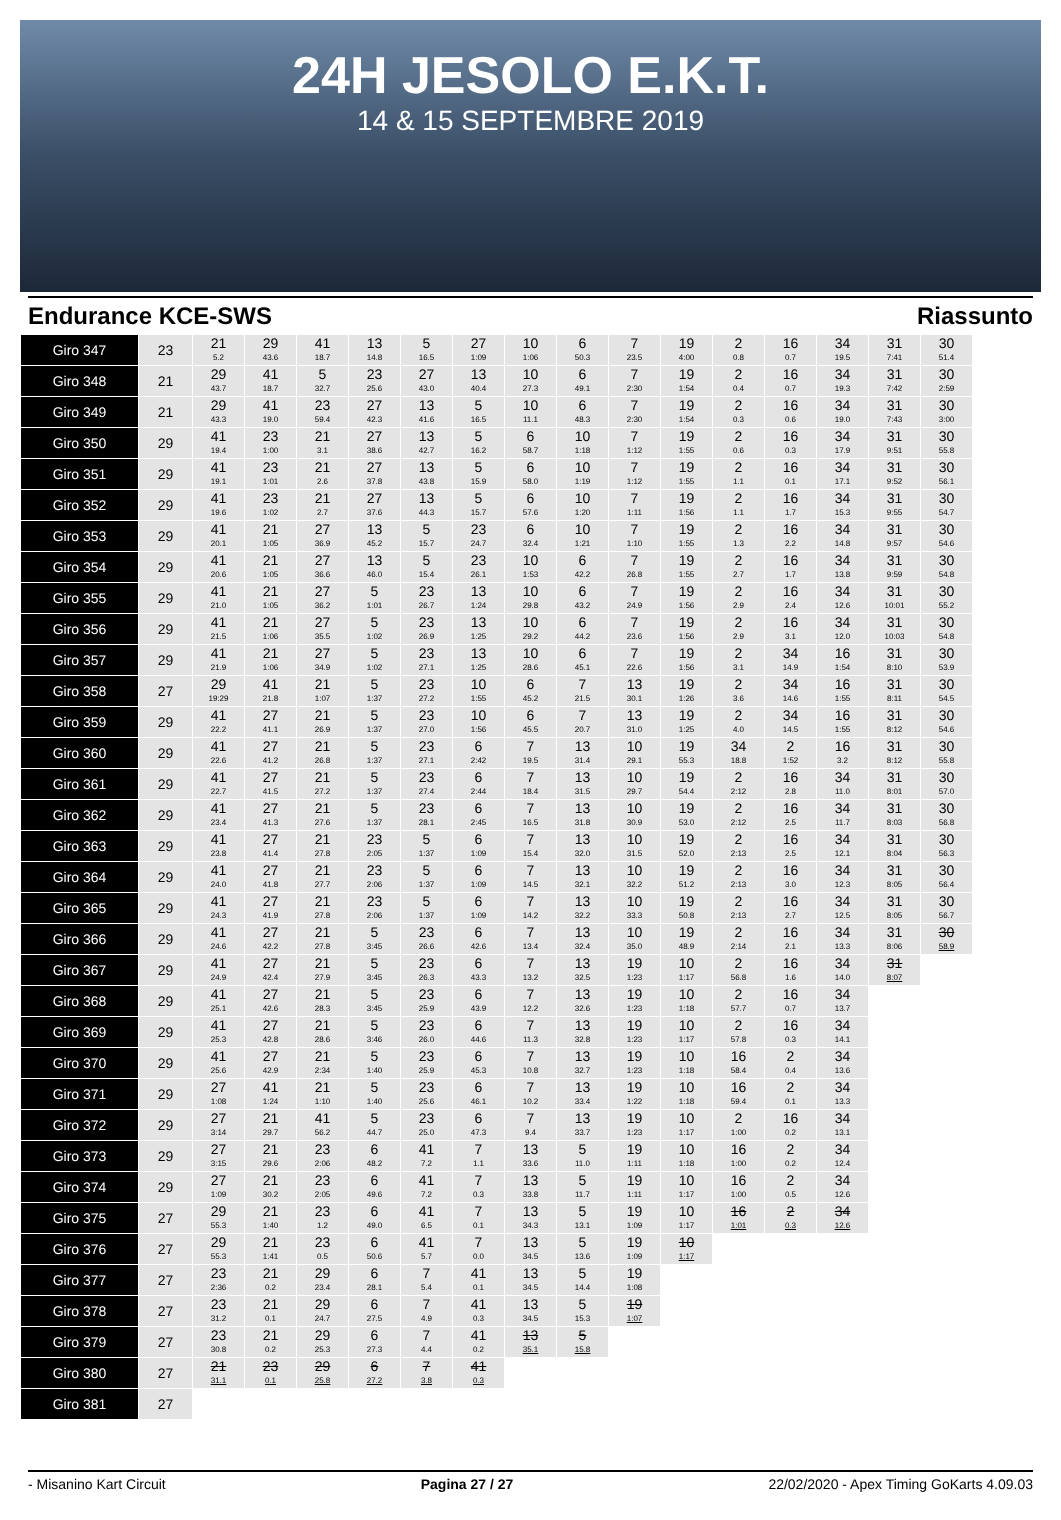24H JESOLO E.K.T.
14 & 15 SEPTEMBRE 2019
Endurance KCE-SWS Riassunto
| Giro 347 | 23 | 21 5.2 | 29 43.6 | 41 18.7 | 13 14.8 | 5 16.5 | 27 1:09 | 10 1:06 | 6 50.3 | 7 23.5 | 19 4:00 | 2 0.8 | 16 0.7 | 34 19.5 | 31 7:41 | 30 51.4 |
| Giro 348 | 21 | 29 43.7 | 41 18.7 | 5 32.7 | 23 25.6 | 27 43.0 | 13 40.4 | 10 27.3 | 6 49.1 | 7 2:30 | 19 1:54 | 2 0.4 | 16 0.7 | 34 19.3 | 31 7:42 | 30 2:59 |
| Giro 349 | 21 | 29 43.3 | 41 19.0 | 23 59.4 | 27 42.3 | 13 41.6 | 5 16.5 | 10 11.1 | 6 48.3 | 7 2:30 | 19 1:54 | 2 0.3 | 16 0.6 | 34 19.0 | 31 7:43 | 30 3:00 |
| Giro 350 | 29 | 41 19.4 | 23 1:00 | 21 3.1 | 27 38.6 | 13 42.7 | 5 16.2 | 6 58.7 | 10 1:18 | 7 1:12 | 19 1:55 | 2 0.6 | 16 0.3 | 34 17.9 | 31 9:51 | 30 55.8 |
| Giro 351 | 29 | 41 19.1 | 23 1:01 | 21 2.6 | 27 37.8 | 13 43.8 | 5 15.9 | 6 58.0 | 10 1:19 | 7 1:12 | 19 1:55 | 2 1.1 | 16 0.1 | 34 17.1 | 31 9:52 | 30 56.1 |
| Giro 352 | 29 | 41 19.6 | 23 1:02 | 21 2.7 | 27 37.6 | 13 44.3 | 5 15.7 | 6 57.6 | 10 1:20 | 7 1:11 | 19 1:56 | 2 1.1 | 16 1.7 | 34 15.3 | 31 9:55 | 30 54.7 |
| Giro 353 | 29 | 41 20.1 | 21 1:05 | 27 36.9 | 13 45.2 | 5 15.7 | 23 24.7 | 6 32.4 | 10 1:21 | 7 1:10 | 19 1:55 | 2 1.3 | 16 2.2 | 34 14.8 | 31 9:57 | 30 54.6 |
| Giro 354 | 29 | 41 20.6 | 21 1:05 | 27 36.6 | 13 46.0 | 5 15.4 | 23 26.1 | 10 1:53 | 6 42.2 | 7 26.8 | 19 1:55 | 2 2.7 | 16 1.7 | 34 13.8 | 31 9:59 | 30 54.8 |
| Giro 355 | 29 | 41 21.0 | 21 1:05 | 27 36.2 | 5 1:01 | 23 26.7 | 13 1:24 | 10 29.8 | 6 43.2 | 7 24.9 | 19 1:56 | 2 2.9 | 16 2.4 | 34 12.6 | 31 10:01 | 30 55.2 |
| Giro 356 | 29 | 41 21.5 | 21 1:06 | 27 35.5 | 5 1:02 | 23 26.9 | 13 1:25 | 10 29.2 | 6 44.2 | 7 23.6 | 19 1:56 | 2 2.9 | 16 3.1 | 34 12.0 | 31 10:03 | 30 54.8 |
| Giro 357 | 29 | 41 21.9 | 21 1:06 | 27 34.9 | 5 1:02 | 23 27.1 | 13 1:25 | 10 28.6 | 6 45.1 | 7 22.6 | 19 1:56 | 2 3.1 | 34 14.9 | 16 1:54 | 31 8:10 | 30 53.9 |
| Giro 358 | 27 | 29 19:29 | 41 21.8 | 21 1:07 | 5 1:37 | 23 27.2 | 10 1:55 | 6 45.2 | 7 21.5 | 13 30.1 | 19 1:26 | 2 3.6 | 34 14.6 | 16 1:55 | 31 8:11 | 30 54.5 |
| Giro 359 | 29 | 41 22.2 | 27 41.1 | 21 26.9 | 5 1:37 | 23 27.0 | 10 1:56 | 6 45.5 | 7 20.7 | 13 31.0 | 19 1:25 | 2 4.0 | 34 14.5 | 16 1:55 | 31 8:12 | 30 54.6 |
| Giro 360 | 29 | 41 22.6 | 27 41.2 | 21 26.8 | 5 1:37 | 23 27.1 | 6 2:42 | 7 19.5 | 13 31.4 | 10 29.1 | 19 55.3 | 34 18.8 | 2 1:52 | 16 3.2 | 31 8:12 | 30 55.8 |
| Giro 361 | 29 | 41 22.7 | 27 41.5 | 21 27.2 | 5 1:37 | 23 27.4 | 6 2:44 | 7 18.4 | 13 31.5 | 10 29.7 | 19 54.4 | 2 2:12 | 16 2.8 | 34 11.0 | 31 8:01 | 30 57.0 |
| Giro 362 | 29 | 41 23.4 | 27 41.3 | 21 27.6 | 5 1:37 | 23 28.1 | 6 2:45 | 7 16.5 | 13 31.8 | 10 30.9 | 19 53.0 | 2 2:12 | 16 2.5 | 34 11.7 | 31 8:03 | 30 56.8 |
| Giro 363 | 29 | 41 23.8 | 27 41.4 | 21 27.8 | 23 2:05 | 5 1:37 | 6 1:09 | 7 15.4 | 13 32.0 | 10 31.5 | 19 52.0 | 2 2:13 | 16 2.5 | 34 12.1 | 31 8:04 | 30 56.3 |
| Giro 364 | 29 | 41 24.0 | 27 41.8 | 21 27.7 | 23 2:06 | 5 1:37 | 6 1:09 | 7 14.5 | 13 32.1 | 10 32.2 | 19 51.2 | 2 2:13 | 16 3.0 | 34 12.3 | 31 8:05 | 30 56.4 |
| Giro 365 | 29 | 41 24.3 | 27 41.9 | 21 27.8 | 23 2:06 | 5 1:37 | 6 1:09 | 7 14.2 | 13 32.2 | 10 33.3 | 19 50.8 | 2 2:13 | 16 2.7 | 34 12.5 | 31 8:05 | 30 56.7 |
| Giro 366 | 29 | 41 24.6 | 27 42.2 | 21 27.8 | 5 3:45 | 23 26.6 | 6 42.6 | 7 13.4 | 13 32.4 | 10 35.0 | 19 48.9 | 2 2:14 | 16 2.1 | 34 13.3 | 31 8:06 | 30 58.9 |
| Giro 367 | 29 | 41 24.9 | 27 42.4 | 21 27.9 | 5 3:45 | 23 26.3 | 6 43.3 | 7 13.2 | 13 32.5 | 19 1:23 | 10 1:17 | 2 56.8 | 16 1.6 | 34 14.0 | 31 8:07 | |
| Giro 368 | 29 | 41 25.1 | 27 42.6 | 21 28.3 | 5 3:45 | 23 25.9 | 6 43.9 | 7 12.2 | 13 32.6 | 19 1:23 | 10 1:18 | 2 57.7 | 16 0.7 | 34 13.7 | | |
| Giro 369 | 29 | 41 25.3 | 27 42.8 | 21 28.6 | 5 3:46 | 23 26.0 | 6 44.6 | 7 11.3 | 13 32.8 | 19 1:23 | 10 1:17 | 2 57.8 | 16 0.3 | 34 14.1 | | |
| Giro 370 | 29 | 41 25.6 | 27 42.9 | 21 2:34 | 5 1:40 | 23 25.9 | 6 45.3 | 7 10.8 | 13 32.7 | 19 1:23 | 10 1:18 | 16 58.4 | 2 0.4 | 34 13.6 | | |
| Giro 371 | 29 | 27 1:08 | 41 1:24 | 21 1:10 | 5 1:40 | 23 25.6 | 6 46.1 | 7 10.2 | 13 33.4 | 19 1:22 | 10 1:18 | 16 59.4 | 2 0.1 | 34 13.3 | | |
| Giro 372 | 29 | 27 3:14 | 21 29.7 | 41 56.2 | 5 44.7 | 23 25.0 | 6 47.3 | 7 9.4 | 13 33.7 | 19 1:23 | 10 1:17 | 2 1:00 | 16 0.2 | 34 13.1 | | |
| Giro 373 | 29 | 27 3:15 | 21 29.6 | 23 2:06 | 6 48.2 | 41 7.2 | 7 1.1 | 13 33.6 | 5 11.0 | 19 1:11 | 10 1:18 | 16 1:00 | 2 0.2 | 34 12.4 | | |
| Giro 374 | 29 | 27 1:09 | 21 30.2 | 23 2:05 | 6 49.6 | 41 7.2 | 7 0.3 | 13 33.8 | 5 11.7 | 19 1:11 | 10 1:17 | 16 1:00 | 2 0.5 | 34 12.6 | | |
| Giro 375 | 27 | 29 55.3 | 21 1:40 | 23 1.2 | 6 49.0 | 41 6.5 | 7 0.1 | 13 34.3 | 5 13.1 | 19 1:09 | 10 1:17 | 16 1:01 | 2 0.3 | 34 12.6 | | |
| Giro 376 | 27 | 29 55.3 | 21 1:41 | 23 0.5 | 6 50.6 | 41 5.7 | 7 0.0 | 13 34.5 | 5 13.6 | 19 1:09 | 10 1:17 | | | | | |
| Giro 377 | 27 | 23 2:36 | 21 0.2 | 29 23.4 | 6 28.1 | 7 5.4 | 41 0.1 | 13 34.5 | 5 14.4 | 19 1:08 | | | | | | |
| Giro 378 | 27 | 23 31.2 | 21 0.1 | 29 24.7 | 6 27.5 | 7 4.9 | 41 0.3 | 13 34.5 | 5 15.3 | 19 1:07 | | | | | | |
| Giro 379 | 27 | 23 30.8 | 21 0.2 | 29 25.3 | 6 27.3 | 7 4.4 | 41 0.2 | 13 35.1 | 5 15.8 | | | | | | | |
| Giro 380 | 27 | 21 31.1 | 23 0.1 | 29 25.8 | 6 27.2 | 7 3.8 | 41 0.3 | | | | | | | | | |
| Giro 381 | 27 | | | | | | | | | | | | | | | |
- Misanino Kart Circuit Pagina 27 / 27 22/02/2020 - Apex Timing GoKarts 4.09.03